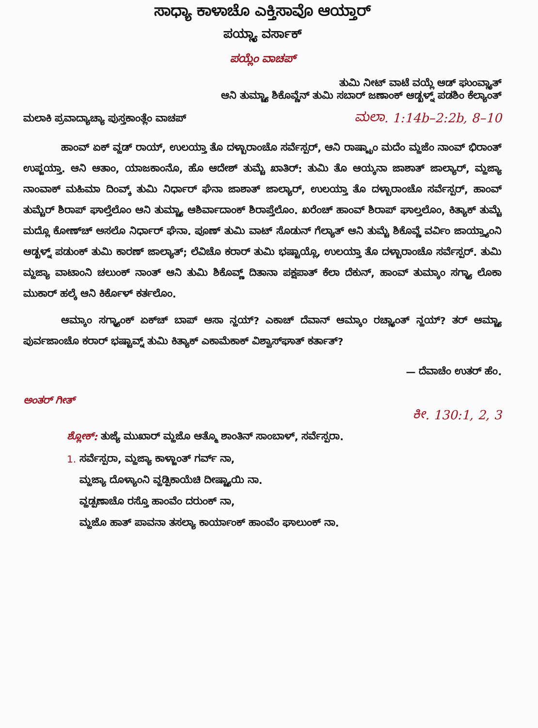ಸಾಧ್ಯಾ ಕಾಳಾಚೊ ಎಕ್ತಿಸಾವೊ ಆಯ್ತಾರ್
ಪಯ್ಲ್ಯಾ ವರ್ಸಾಕ್
ಪಯ್ಲೆಂ ವಾಚಪ್
ತುಮಿ ನೀಟ್ ವಾಟೆ ವಯ್ಲೆ ಆಡ್ ಘುಂವ್ಲ್ಯಾತ್
ಆನಿ ತುಮ್ಚ್ಯಾ ಶಿಕೊವ್ಣೆನ್ ತುಮಿ ಸಬಾರ್ ಜಣಾಂಕ್ ಆಡ್ಖಳ್ನ್ ಪಡಶಿಂ ಕೆಲ್ಯಾಂತ್
ಮಲಾಕಿ ಪ್ರವಾದ್ಯಾಚ್ಯಾ ಪುಸ್ತಕಾಂತ್ಲೆಂ ವಾಚಪ್ ಮಲಾ. 1:14b–2:2b, 8–10
ಹಾಂವ್ ಏಕ್ ವ್ಹಡ್ ರಾಯ್, ಉಲಯ್ತಾ ತೊ ದಳ್ಬಾರಾಂಚೊ ಸರ್ವೆಸ್ಪರ್, ಆನಿ ರಾಷ್ಟ್ರಾಂ ಮದೆಂ ಮ್ಹಜೆಂ ನಾಂವ್ ಭಿರಾಂತ್ ಉಪ್ಜಯ್ತಾ. ಆನಿ ಆತಾಂ, ಯಾಜಕಾಂನೊ, ಹೊ ಆದೇಶ್ ತುಮ್ಚೆ ಖಾತಿರ್: ತುಮಿ ತೊ ಆಯ್ಕನಾ ಜಾಶಾತ್ ಜಾಲ್ಯಾರ್, ಮ್ಹಜ್ಯಾ ನಾಂವಾಕ್ ಮಹಿಮಾ ದಿಂವ್ಕ್ ತುಮಿ ನಿರ್ಧಾರ್ ಘೆನಾ ಜಾಶಾತ್ ಜಾಲ್ಯಾರ್, ಉಲಯ್ತಾ ತೊ ದಳ್ಬಾರಾಂಚೊ ಸರ್ವೆಸ್ಪರ್, ಹಾಂವ್ ತುಮ್ಚೆರ್ ಶಿರಾಪ್ ಘಾಲ್ತೆಲೊಂ ಆನಿ ತುಮ್ಚ್ಯಾ ಆಶಿರ್ವಾದಾಂಕ್ ಶಿರಾಪ್ತೆಲೊಂ. ಖರೆಂಚ್ ಹಾಂವ್ ಶಿರಾಪ್ ಘಾಲ್ತಲೊಂ, ಕಿತ್ಯಾಕ್ ತುಮ್ಚೆ ಮದ್ಲೊ ಕೋಣ್‌ಚ್ ಅಸಲೊ ನಿರ್ಧಾರ್ ಘೆನಾ. ಪೂಣ್ ತುಮಿ ವಾಟ್ ಸೊಡುನ್ ಗೆಲ್ಯಾತ್ ಆನಿ ತುಮ್ಚೆ ಶಿಕೊವ್ಣೆ ವರ್ವಿಂ ಜಾಯ್ತ್ಯಾಂನಿ ಆಡ್ಖಳ್ನ್ ಪಡುಂಕ್ ತುಮಿ ಕಾರಣ್ ಜಾಲ್ಯಾತ್; ಲೆವಿಚೊ ಕರಾರ್ ತುಮಿ ಭಷ್ಟಾಯ್ಲೊ, ಉಲಯ್ತಾ ತೊ ದಳ್ಬಾರಾಂಚೊ ಸರ್ವೆಸ್ಪರ್. ತುಮಿ ಮ್ಹಜ್ಯಾ ವಾಟಾಂನಿ ಚಲುಂಕ್ ನಾಂತ್ ಆನಿ ತುಮಿ ಶಿಕೊವ್ಣ್ ದಿತಾನಾ ಪಕ್ಷಪಾತ್ ಕೆಲಾ ದೆಕುನ್, ಹಾಂವ್ ತುಮ್ಕಾಂ ಸಗ್ಳ್ಯಾ ಲೊಕಾ ಮುಕಾರ್ ಹಲ್ಕೆ ಆನಿ ಕಿರ್ಕೊಳ್ ಕರ್ತಲೊಂ.
ಆಮ್ಕಾಂ ಸಗ್ಳ್ಯಾಂಕ್ ಏಕ್‌ಚ್ ಬಾಪ್ ಆಸಾ ನ್ಹಯ್? ಎಕಾಚ್ ದೆವಾನ್ ಆಮ್ಕಾಂ ರಚ್ಲ್ಯಾಂತ್ ನ್ಹಯ್? ತರ್ ಆಮ್ಚ್ಯಾ ಪುರ್ವಜಾಂಚೊ ಕರಾರ್ ಭಷ್ಟಾವ್ನ್ ತುಮಿ ಕಿತ್ಯಾಕ್ ಎಕಾಮೆಕಾಕ್ ವಿಶ್ವಾಸ್‌ಘಾತ್ ಕರ್ತಾತ್?
— ದೆವಾಚೆಂ ಉತರ್ ಹೆಂ.
ಅಂತರ್ ಗೀತ್
ಕೀ. 130:1, 2, 3
ಶ್ಲೋಕ್: ತುಜ್ಯೆ ಮುಖಾರ್ ಮ್ಹಜೊ ಆತ್ಮೊ ಶಾಂತಿನ್ ಸಾಂಬಾಳ್, ಸರ್ವೆಸ್ಪರಾ.
1. ಸರ್ವೆಸ್ಪರಾ, ಮ್ಹಜ್ಯಾ ಕಾಳ್ಜಾಂತ್ ಗರ್ವ್ ನಾ,
ಮ್ಹಜ್ಯಾ ದೊಳ್ಯಾಂನಿ ವ್ಹಡ್ಪಿಕಾಯೆಚಿ ದೀಷ್ಟ್ಯಾಯಿ ನಾ.
ವ್ಹಡ್ಪಣಾಚೊ ರಸ್ತೊ ಹಾಂವೆಂ ದರುಂಕ್ ನಾ,
ಮ್ಹಜೊ ಹಾತ್ ಪಾವನಾ ತಸಲ್ಯಾ ಕಾರ್ಯಾಂಕ್ ಹಾಂವೆಂ ಘಾಲುಂಕ್ ನಾ.